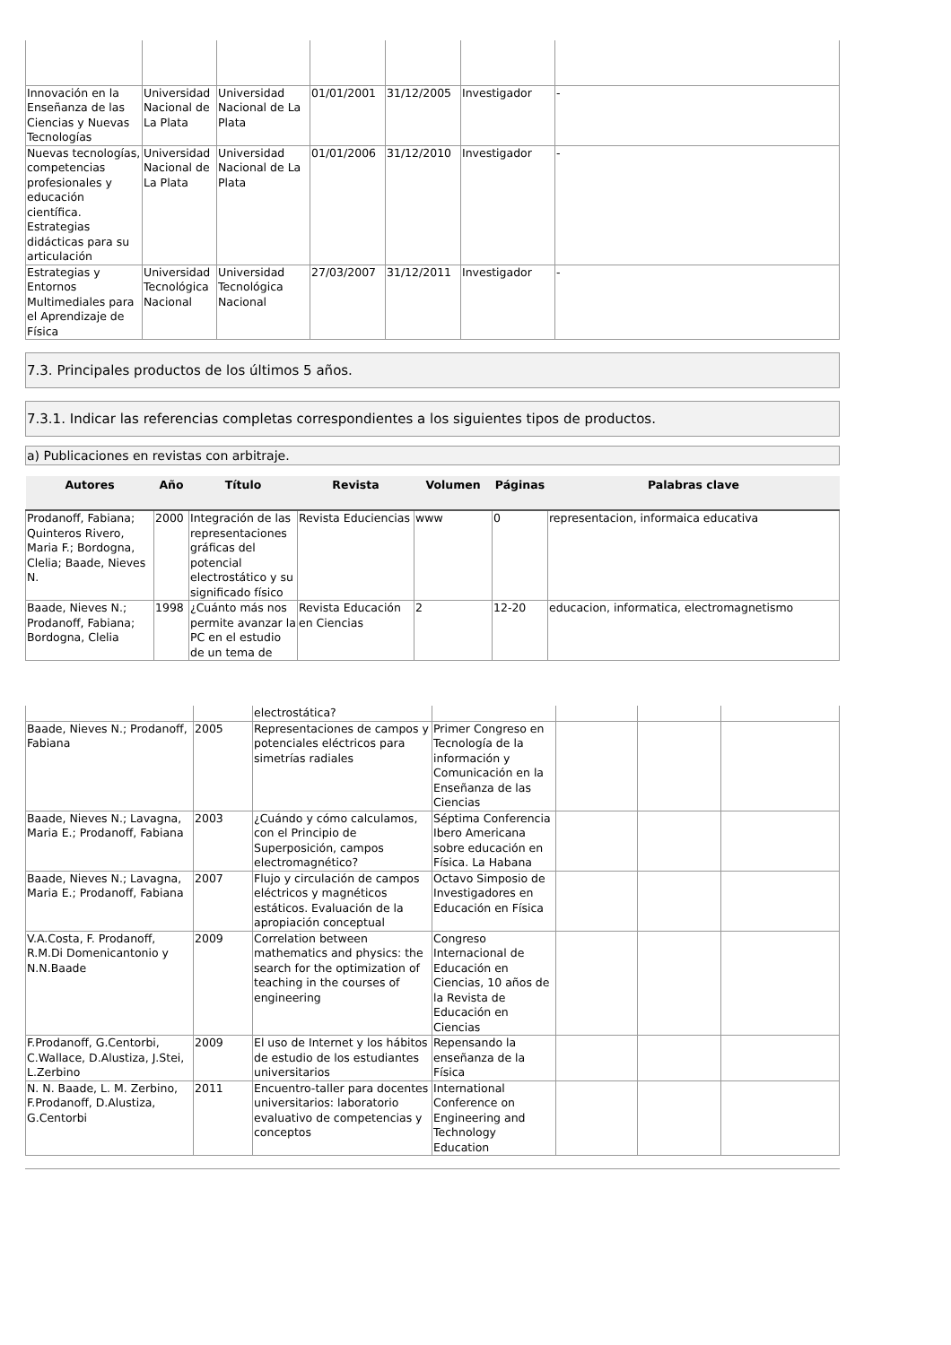| Innovación en la Enseñanza de las Ciencias y Nuevas Tecnologías | Universidad Nacional de La Plata | Universidad Nacional de La Plata | 01/01/2001 | 31/12/2005 | Investigador | - |
| Nuevas tecnologías, competencias profesionales y educación científica. Estrategias didácticas para su articulación | Universidad Nacional de La Plata | Universidad Nacional de La Plata | 01/01/2006 | 31/12/2010 | Investigador | - |
| Estrategias y Entornos Multimediales para el Aprendizaje de Física | Universidad Tecnológica Nacional | Universidad Tecnológica Nacional | 27/03/2007 | 31/12/2011 | Investigador | - |
7.3. Principales productos de los últimos 5 años.
7.3.1. Indicar las referencias completas correspondientes a los siguientes tipos de productos.
a) Publicaciones en revistas con arbitraje.
| Autores | Año | Título | Revista | Volumen | Páginas | Palabras clave |
| --- | --- | --- | --- | --- | --- | --- |
| Prodanoff, Fabiana; Quinteros Rivero, Maria F.; Bordogna, Clelia; Baade, Nieves N. | 2000 | Integración de las representaciones gráficas del potencial electrostático y su significado físico | Revista Educiencias | www | 0 | representacion, informaica educativa |
| Baade, Nieves N.; Prodanoff, Fabiana; Bordogna, Clelia | 1998 | ¿Cuánto más nos permite avanzar la PC en el estudio de un tema de | Revista Educación en Ciencias | 2 | 12-20 | educacion, informatica, electromagnetismo |
| | | electrostática? | | | | |
| Baade, Nieves N.; Prodanoff, Fabiana | 2005 | Representaciones de campos y potenciales eléctricos para simetrías radiales | Primer Congreso en Tecnología de la información y Comunicación en la Enseñanza de las Ciencias | | | |
| Baade, Nieves N.; Lavagna, Maria E.; Prodanoff, Fabiana | 2003 | ¿Cuándo y cómo calculamos, con el Principio de Superposición, campos electromagnético? | Séptima Conferencia Ibero Americana sobre educación en Física. La Habana | | | |
| Baade, Nieves N.; Lavagna, Maria E.; Prodanoff, Fabiana | 2007 | Flujo y circulación de campos eléctricos y magnéticos estáticos. Evaluación de la apropiación conceptual | Octavo Simposio de Investigadores en Educación en Física | | | |
| V.A.Costa, F. Prodanoff, R.M.Di Domenicantonio y N.N.Baade | 2009 | Correlation between mathematics and physics: the search for the optimization of teaching in the courses of engineering | Congreso Internacional de Educación en Ciencias, 10 años de la Revista de Educación en Ciencias | | | |
| F.Prodanoff, G.Centorbi, C.Wallace, D.Alustiza, J.Stei, L.Zerbino | 2009 | El uso de Internet y los hábitos de estudio de los estudiantes universitarios | Repensando la enseñanza de la Física | | | |
| N. N. Baade, L. M. Zerbino, F.Prodanoff, D.Alustiza, G.Centorbi | 2011 | Encuentro-taller para docentes universitarios: laboratorio evaluativo de competencias y conceptos | International Conference on Engineering and Technology Education | | | |